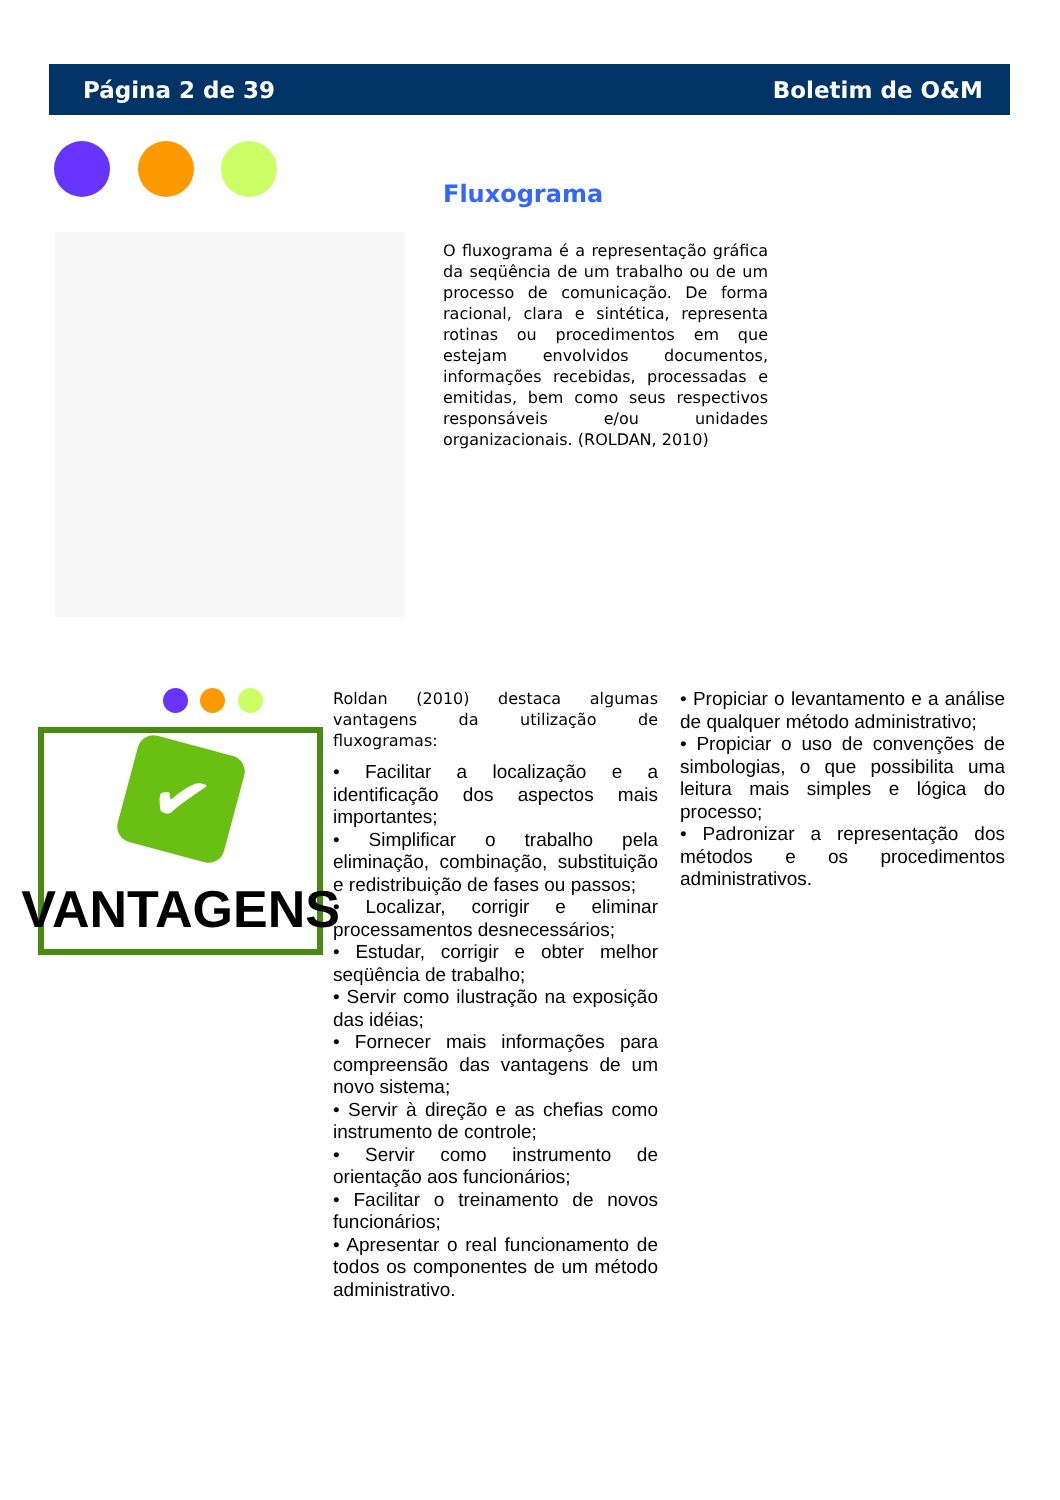Página 2 de 39 Boletim de O&M
Fluxograma
O fluxograma é a representação gráfica da seqüência de um trabalho ou de um processo de comunicação. De forma racional, clara e sintética, representa rotinas ou procedimentos em que estejam envolvidos documentos, informações recebidas, processadas e emitidas, bem como seus respectivos responsáveis e/ou unidades organizacionais. (ROLDAN, 2010)
✔
VANTAGENS
Roldan (2010) destaca algumas vantagens da utilização de fluxogramas:
• Facilitar a localização e a identificação dos aspectos mais importantes;
• Simplificar o trabalho pela eliminação, combinação, substituição e redistribuição de fases ou passos;
• Localizar, corrigir e eliminar processamentos desnecessários;
• Estudar, corrigir e obter melhor seqüência de trabalho;
• Servir como ilustração na exposição das idéias;
• Fornecer mais informações para compreensão das vantagens de um novo sistema;
• Servir à direção e as chefias como instrumento de controle;
• Servir como instrumento de orientação aos funcionários;
• Facilitar o treinamento de novos funcionários;
• Apresentar o real funcionamento de todos os componentes de um método administrativo.
• Propiciar o levantamento e a análise de qualquer método administrativo;
• Propiciar o uso de convenções de simbologias, o que possibilita uma leitura mais simples e lógica do processo;
• Padronizar a representação dos métodos e os procedimentos administrativos.